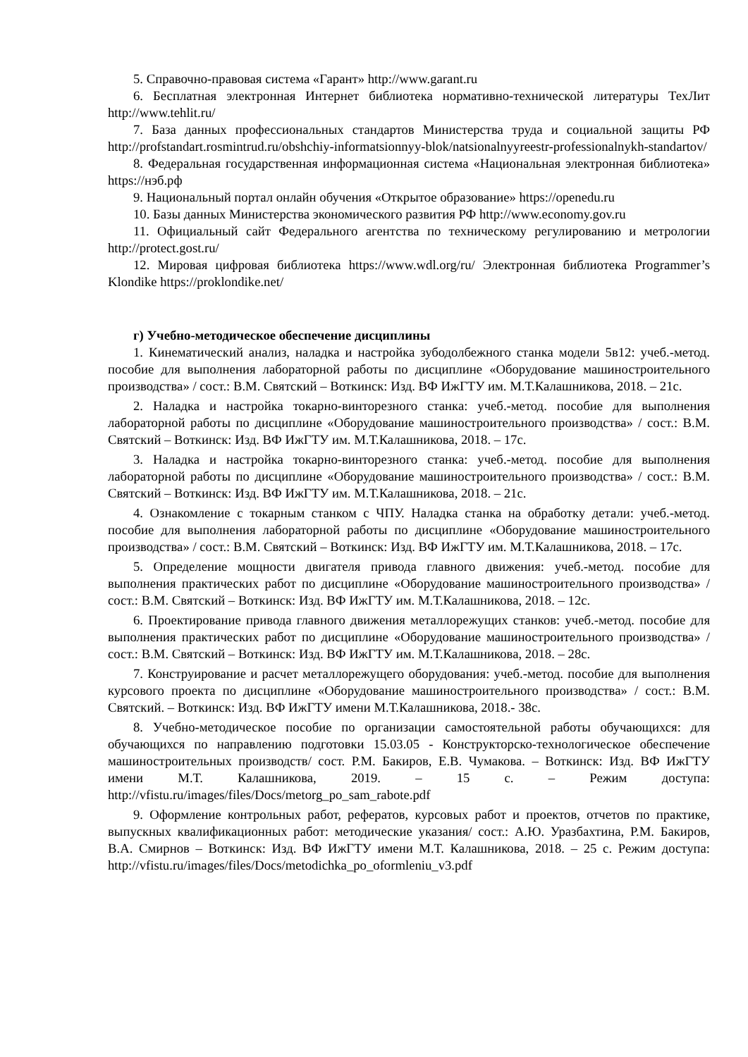5. Справочно-правовая система «Гарант» http://www.garant.ru
6. Бесплатная электронная Интернет библиотека нормативно-технической литературы ТехЛит http://www.tehlit.ru/
7. База данных профессиональных стандартов Министерства труда и социальной защиты РФ http://profstandart.rosmintrud.ru/obshchiy-informatsionnyy-blok/natsionalnyyreestr-professionalnykh-standartov/
8. Федеральная государственная информационная система «Национальная электронная библиотека» https://нэб.рф
9. Национальный портал онлайн обучения «Открытое образование» https://openedu.ru
10. Базы данных Министерства экономического развития РФ http://www.economy.gov.ru
11. Официальный сайт Федерального агентства по техническому регулированию и метрологии http://protect.gost.ru/
12. Мировая цифровая библиотека https://www.wdl.org/ru/ Электронная библиотека Programmer’s Klondike https://proklondike.net/
г) Учебно-методическое обеспечение дисциплины
1. Кинематический анализ, наладка и настройка зубодолбежного станка модели 5в12: учеб.-метод. пособие для выполнения лабораторной работы по дисциплине «Оборудование машиностроительного производства» / сост.: В.М. Святский – Воткинск: Изд. ВФ ИжГТУ им. М.Т.Калашникова, 2018. – 21с.
2. Наладка и настройка токарно-винторезного станка: учеб.-метод. пособие для выполнения лабораторной работы по дисциплине «Оборудование машиностроительного производства» / сост.: В.М. Святский – Воткинск: Изд. ВФ ИжГТУ им. М.Т.Калашникова, 2018. – 17с.
3. Наладка и настройка токарно-винторезного станка: учеб.-метод. пособие для выполнения лабораторной работы по дисциплине «Оборудование машиностроительного производства» / сост.: В.М. Святский – Воткинск: Изд. ВФ ИжГТУ им. М.Т.Калашникова, 2018. – 21с.
4. Ознакомление с токарным станком с ЧПУ. Наладка станка на обработку детали: учеб.-метод. пособие для выполнения лабораторной работы по дисциплине «Оборудование машиностроительного производства» / сост.: В.М. Святский – Воткинск: Изд. ВФ ИжГТУ им. М.Т.Калашникова, 2018. – 17с.
5. Определение мощности двигателя привода главного движения: учеб.-метод. пособие для выполнения практических работ по дисциплине «Оборудование машиностроительного производства» / сост.: В.М. Святский – Воткинск: Изд. ВФ ИжГТУ им. М.Т.Калашникова, 2018. – 12с.
6. Проектирование привода главного движения металлорежущих станков: учеб.-метод. пособие для выполнения практических работ по дисциплине «Оборудование машиностроительного производства» / сост.: В.М. Святский – Воткинск: Изд. ВФ ИжГТУ им. М.Т.Калашникова, 2018. – 28с.
7. Конструирование и расчет металлорежущего оборудования: учеб.-метод. пособие для выполнения курсового проекта по дисциплине «Оборудование машиностроительного производства» / сост.: В.М. Святский. – Воткинск: Изд. ВФ ИжГТУ имени М.Т.Калашникова, 2018.- 38с.
8. Учебно-методическое пособие по организации самостоятельной работы обучающихся: для обучающихся по направлению подготовки 15.03.05 - Конструкторско-технологическое обеспечение машиностроительных производств/ сост. Р.М. Бакиров, Е.В. Чумакова. – Воткинск: Изд. ВФ ИжГТУ имени М.Т. Калашникова, 2019. – 15 с. – Режим доступа: http://vfistu.ru/images/files/Docs/metorg_po_sam_rabote.pdf
9. Оформление контрольных работ, рефератов, курсовых работ и проектов, отчетов по практике, выпускных квалификационных работ: методические указания/ сост.: А.Ю. Уразбахтина, Р.М. Бакиров, В.А. Смирнов – Воткинск: Изд. ВФ ИжГТУ имени М.Т. Калашникова, 2018. – 25 с. Режим доступа: http://vfistu.ru/images/files/Docs/metodichka_po_oformleniu_v3.pdf